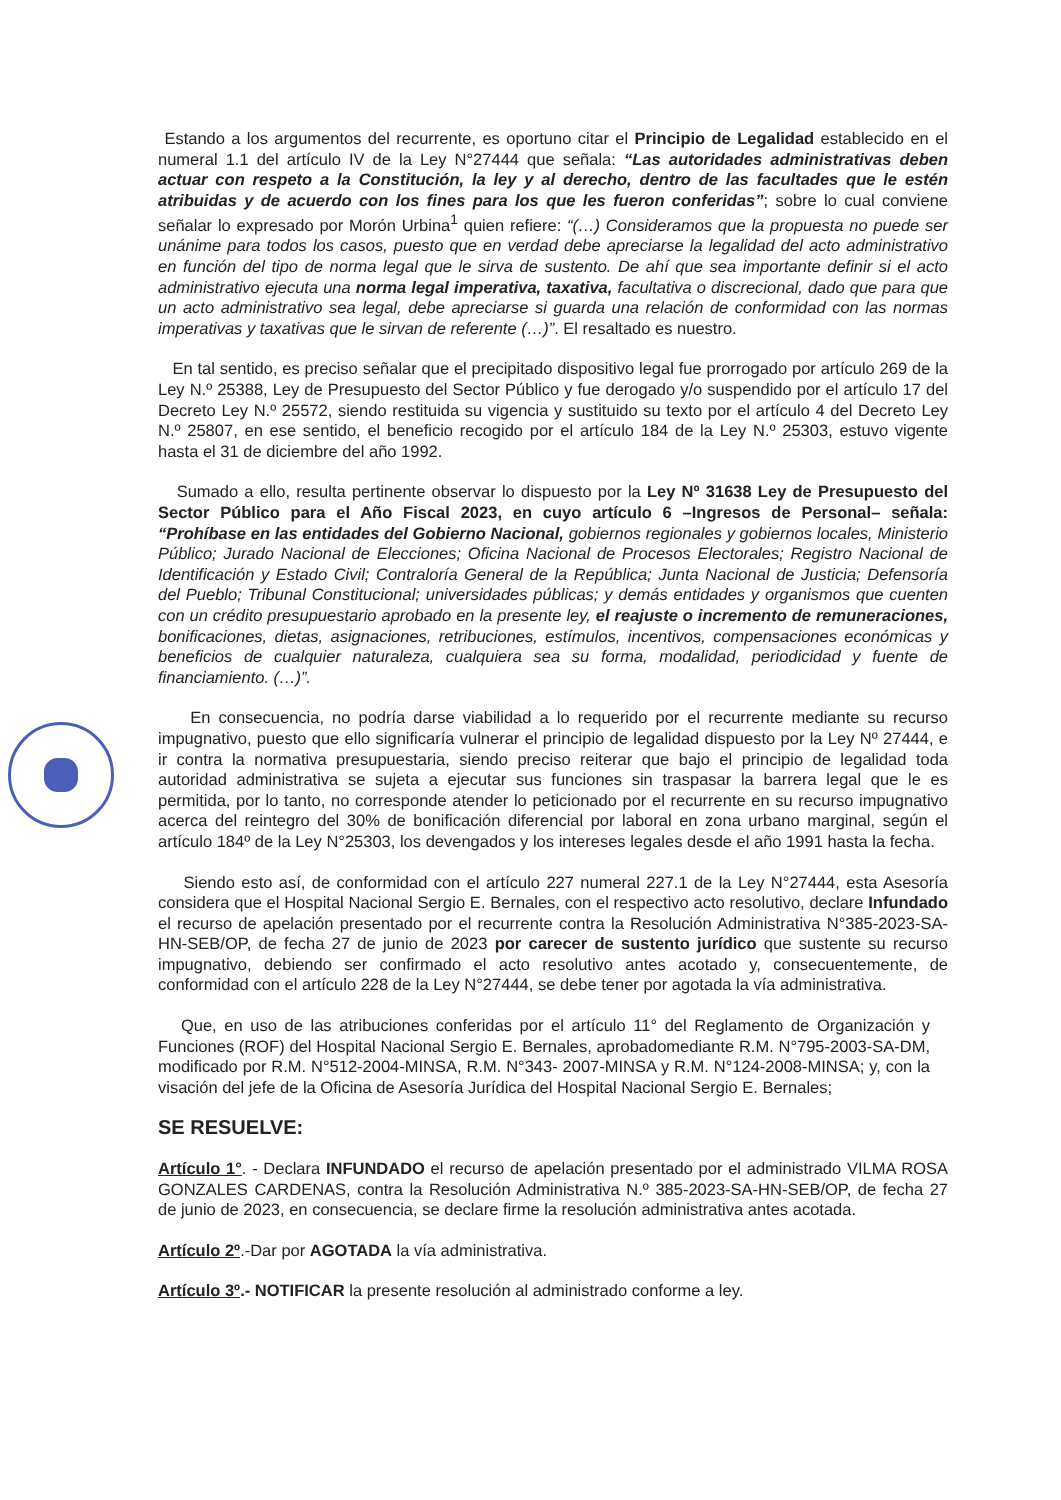Estando a los argumentos del recurrente, es oportuno citar el Principio de Legalidad establecido en el numeral 1.1 del artículo IV de la Ley N°27444 que señala: “Las autoridades administrativas deben actuar con respeto a la Constitución, la ley y al derecho, dentro de las facultades que le estén atribuidas y de acuerdo con los fines para los que les fueron conferidas”; sobre lo cual conviene señalar lo expresado por Morón Urbina<sup>1</sup> quien refiere: “(…) Consideramos que la propuesta no puede ser unánime para todos los casos, puesto que en verdad debe apreciarse la legalidad del acto administrativo en función del tipo de norma legal que le sirva de sustento. De ahí que sea importante definir si el acto administrativo ejecuta una norma legal imperativa, taxativa, facultativa o discrecional, dado que para que un acto administrativo sea legal, debe apreciarse si guarda una relación de conformidad con las normas imperativas y taxativas que le sirvan de referente (…)”. El resaltado es nuestro.
En tal sentido, es preciso señalar que el precipitado dispositivo legal fue prorrogado por artículo 269 de la Ley N.º 25388, Ley de Presupuesto del Sector Público y fue derogado y/o suspendido por el artículo 17 del Decreto Ley N.º 25572, siendo restituida su vigencia y sustituido su texto por el artículo 4 del Decreto Ley N.º 25807, en ese sentido, el beneficio recogido por el artículo 184 de la Ley N.º 25303, estuvo vigente hasta el 31 de diciembre del año 1992.
Sumado a ello, resulta pertinente observar lo dispuesto por la Ley Nº 31638 Ley de Presupuesto del Sector Público para el Año Fiscal 2023, en cuyo artículo 6 –Ingresos de Personal– señala: “Prohíbase en las entidades del Gobierno Nacional, gobiernos regionales y gobiernos locales, Ministerio Público; Jurado Nacional de Elecciones; Oficina Nacional de Procesos Electorales; Registro Nacional de Identificación y Estado Civil; Contraloría General de la República; Junta Nacional de Justicia; Defensoría del Pueblo; Tribunal Constitucional; universidades públicas; y demás entidades y organismos que cuenten con un crédito presupuestario aprobado en la presente ley, el reajuste o incremento de remuneraciones, bonificaciones, dietas, asignaciones, retribuciones, estímulos, incentivos, compensaciones económicas y beneficios de cualquier naturaleza, cualquiera sea su forma, modalidad, periodicidad y fuente de financiamiento. (…)”.
En consecuencia, no podría darse viabilidad a lo requerido por el recurrente mediante su recurso impugnativo, puesto que ello significaría vulnerar el principio de legalidad dispuesto por la Ley Nº 27444, e ir contra la normativa presupuestaria, siendo preciso reiterar que bajo el principio de legalidad toda autoridad administrativa se sujeta a ejecutar sus funciones sin traspasar la barrera legal que le es permitida, por lo tanto, no corresponde atender lo peticionado por el recurrente en su recurso impugnativo acerca del reintegro del 30% de bonificación diferencial por laboral en zona urbano marginal, según el artículo 184º de la Ley N°25303, los devengados y los intereses legales desde el año 1991 hasta la fecha.
Siendo esto así, de conformidad con el artículo 227 numeral 227.1 de la Ley N°27444, esta Asesoría considera que el Hospital Nacional Sergio E. Bernales, con el respectivo acto resolutivo, declare Infundado el recurso de apelación presentado por el recurrente contra la Resolución Administrativa N°385-2023-SA-HN-SEB/OP, de fecha 27 de junio de 2023 por carecer de sustento jurídico que sustente su recurso impugnativo, debiendo ser confirmado el acto resolutivo antes acotado y, consecuentemente, de conformidad con el artículo 228 de la Ley N°27444, se debe tener por agotada la vía administrativa.
Que, en uso de las atribuciones conferidas por el artículo 11° del Reglamento de Organización y Funciones (ROF) del Hospital Nacional Sergio E. Bernales, aprobadomediante R.M. N°795-2003-SA-DM, modificado por R.M. N°512-2004-MINSA, R.M. N°343- 2007-MINSA y R.M. N°124-2008-MINSA; y, con la visación del jefe de la Oficina de Asesoría Jurídica del Hospital Nacional Sergio E. Bernales;
SE RESUELVE:
Artículo 1°. - Declara INFUNDADO el recurso de apelación presentado por el administrado VILMA ROSA GONZALES CARDENAS, contra la Resolución Administrativa N.º 385-2023-SA-HN-SEB/OP, de fecha 27 de junio de 2023, en consecuencia, se declare firme la resolución administrativa antes acotada.
Artículo 2º.-Dar por AGOTADA la vía administrativa.
Artículo 3º.- NOTIFICAR la presente resolución al administrado conforme a ley.